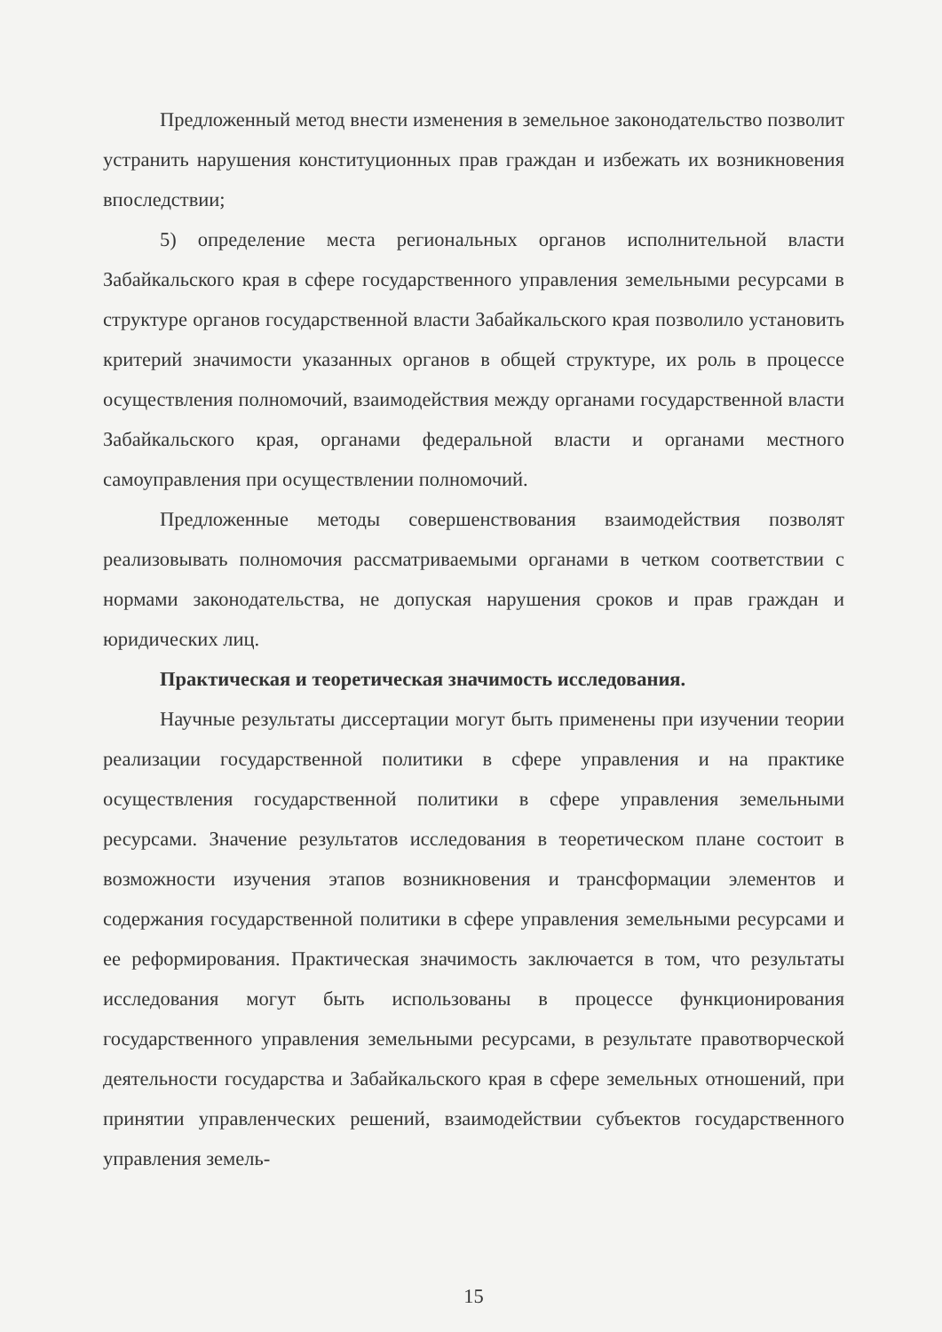Предложенный метод внести изменения в земельное законодательство позволит устранить нарушения конституционных прав граждан и избежать их возникновения впоследствии;
5) определение места региональных органов исполнительной власти Забайкальского края в сфере государственного управления земельными ресурсами в структуре органов государственной власти Забайкальского края позволило установить критерий значимости указанных органов в общей структуре, их роль в процессе осуществления полномочий, взаимодействия между органами государственной власти Забайкальского края, органами федеральной власти и органами местного самоуправления при осуществлении полномочий.
Предложенные методы совершенствования взаимодействия позволят реализовывать полномочия рассматриваемыми органами в четком соответствии с нормами законодательства, не допуская нарушения сроков и прав граждан и юридических лиц.
Практическая и теоретическая значимость исследования.
Научные результаты диссертации могут быть применены при изучении теории реализации государственной политики в сфере управления и на практике осуществления государственной политики в сфере управления земельными ресурсами. Значение результатов исследования в теоретическом плане состоит в возможности изучения этапов возникновения и трансформации элементов и содержания государственной политики в сфере управления земельными ресурсами и ее реформирования. Практическая значимость заключается в том, что результаты исследования могут быть использованы в процессе функционирования государственного управления земельными ресурсами, в результате правотворческой деятельности государства и Забайкальского края в сфере земельных отношений, при принятии управленческих решений, взаимодействии субъектов государственного управления земель-
15